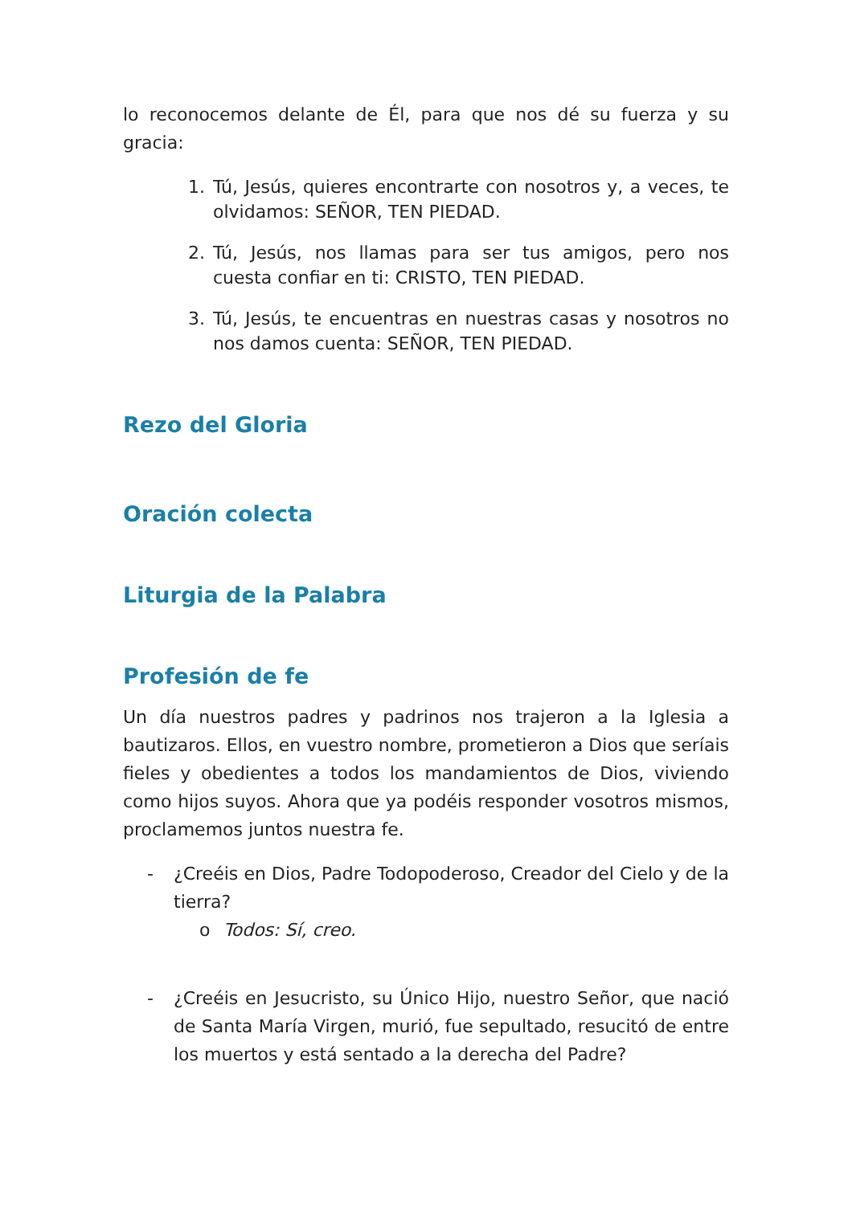lo reconocemos delante de Él, para que nos dé su fuerza y su gracia:
1. Tú, Jesús, quieres encontrarte con nosotros y, a veces, te olvidamos: SEÑOR, TEN PIEDAD.
2. Tú, Jesús, nos llamas para ser tus amigos, pero nos cuesta confiar en ti: CRISTO, TEN PIEDAD.
3. Tú, Jesús, te encuentras en nuestras casas y nosotros no nos damos cuenta: SEÑOR, TEN PIEDAD.
Rezo del Gloria
Oración colecta
Liturgia de la Palabra
Profesión de fe
Un día nuestros padres y padrinos nos trajeron a la Iglesia a bautizaros. Ellos, en vuestro nombre, prometieron a Dios que seríais fieles y obedientes a todos los mandamientos de Dios, viviendo como hijos suyos. Ahora que ya podéis responder vosotros mismos, proclamemos juntos nuestra fe.
- ¿Creéis en Dios, Padre Todopoderoso, Creador del Cielo y de la tierra?
o Todos: Sí, creo.
- ¿Creéis en Jesucristo, su Único Hijo, nuestro Señor, que nació de Santa María Virgen, murió, fue sepultado, resucitó de entre los muertos y está sentado a la derecha del Padre?